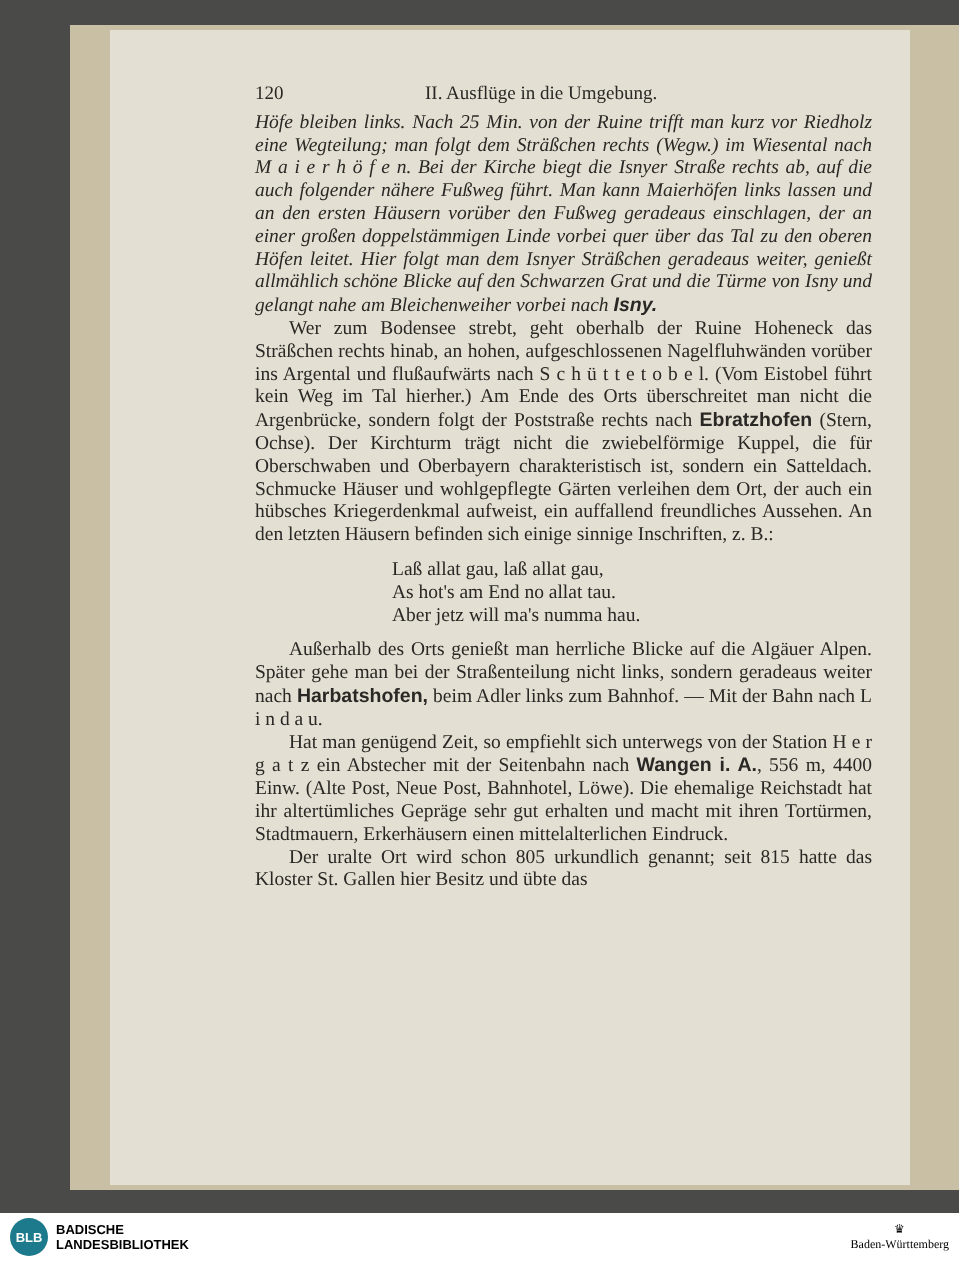120 II. Ausflüge in die Umgebung.
Höfe bleiben links. Nach 25 Min. von der Ruine trifft man kurz vor Riedholz eine Wegteilung; man folgt dem Sträßchen rechts (Wegw.) im Wiesental nach M a i e r h ö f e n. Bei der Kirche biegt die Isnyer Straße rechts ab, auf die auch folgender nähere Fußweg führt. Man kann Maierhöfen links lassen und an den ersten Häusern vorüber den Fußweg geradeaus einschlagen, der an einer großen doppelstämmigen Linde vorbei quer über das Tal zu den oberen Höfen leitet. Hier folgt man dem Isnyer Sträßchen geradeaus weiter, genießt allmählich schöne Blicke auf den Schwarzen Grat und die Türme von Isny und gelangt nahe am Bleichenweiher vorbei nach Isny.
Wer zum Bodensee strebt, geht oberhalb der Ruine Hoheneck das Sträßchen rechts hinab, an hohen, aufgeschlossenen Nagelfluhwänden vorüber ins Argental und flußaufwärts nach S c h ü t t e t o b e l. (Vom Eistobel führt kein Weg im Tal hierher.) Am Ende des Orts überschreitet man nicht die Argenbrücke, sondern folgt der Poststraße rechts nach Ebratzhofen (Stern, Ochse). Der Kirchturm trägt nicht die zwiebelförmige Kuppel, die für Oberschwaben und Oberbayern charakteristisch ist, sondern ein Satteldach. Schmucke Häuser und wohlgepflegte Gärten verleihen dem Ort, der auch ein hübsches Kriegerdenkmal aufweist, ein auffallend freundliches Aussehen. An den letzten Häusern befinden sich einige sinnige Inschriften, z. B.:
Laß allat gau, laß allat gau,
As hot's am End no allat tau.
Aber jetz will ma's numma hau.
Außerhalb des Orts genießt man herrliche Blicke auf die Algäuer Alpen. Später gehe man bei der Straßenteilung nicht links, sondern geradeaus weiter nach Harbatshofen, beim Adler links zum Bahnhof. — Mit der Bahn nach L i n d a u.
Hat man genügend Zeit, so empfiehlt sich unterwegs von der Station H e r g a t z ein Abstecher mit der Seitenbahn nach Wangen i. A., 556 m, 4400 Einw. (Alte Post, Neue Post, Bahnhotel, Löwe). Die ehemalige Reichstadt hat ihr altertümliches Gepräge sehr gut erhalten und macht mit ihren Tortürmen, Stadtmauern, Erkerhäusern einen mittelalterlichen Eindruck.
Der uralte Ort wird schon 805 urkundlich genannt; seit 815 hatte das Kloster St. Gallen hier Besitz und übte das
BLB
BADISCHE
LANDESBIBLIOTHEK
♛
Baden-Württemberg